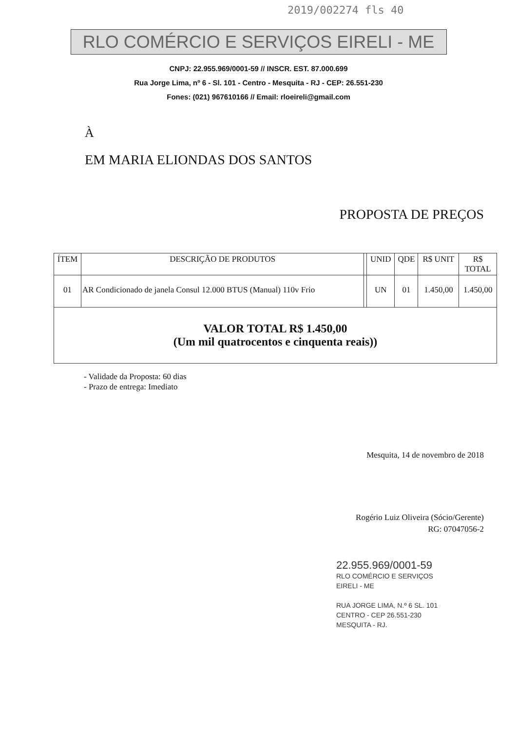2019/002274 fls 40
RLO COMÉRCIO E SERVIÇOS EIRELI - ME
CNPJ: 22.955.969/0001-59 // INSCR. EST. 87.000.699
Rua Jorge Lima, nº 6 - Sl. 101 - Centro - Mesquita - RJ - CEP: 26.551-230
Fones: (021) 967610166 // Email: rloeireli@gmail.com
À
EM MARIA ELIONDAS DOS SANTOS
PROPOSTA DE PREÇOS
| ÍTEM | DESCRIÇÃO DE PRODUTOS | | UNID | QDE | R$ UNIT | R$ TOTAL |
| --- | --- | --- | --- | --- | --- | --- |
| 01 | AR Condicionado de janela Consul 12.000 BTUS (Manual) 110v Frio | | UN | 01 | 1.450,00 | 1.450,00 |
| VALOR TOTAL R$ 1.450,00 (Um mil quatrocentos e cinquenta reais)) | | | | | | |
- Validade da Proposta: 60 dias
- Prazo de entrega: Imediato
Mesquita, 14 de novembro de 2018
Rogério Luiz Oliveira (Sócio/Gerente)
RG: 07047056-2
22.955.969/0001-59
RLO COMÉRCIO E SERVIÇOS
EIRELI - ME
RUA JORGE LIMA, N.º 6 SL. 101
CENTRO - CEP 26.551-230
MESQUITA - RJ.